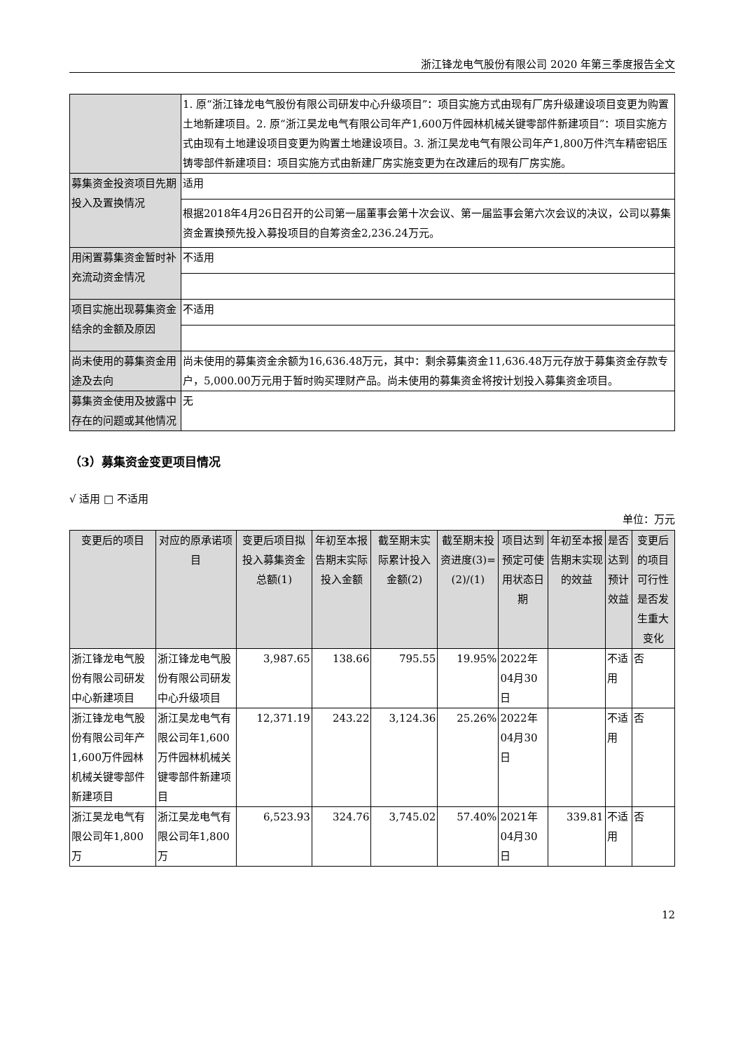浙江锋龙电气股份有限公司 2020 年第三季度报告全文
| | 1. 原“浙江锋龙电气股份有限公司研发中心升级项目”：项目实施方式由现有厂房升级建设项目变更为购置土地新建项目。2. 原“浙江昊龙电气有限公司年产1,600万件园林机械关键零部件新建项目”：项目实施方式由现有土地建设项目变更为购置土地建设项目。3. 浙江昊龙电气有限公司年产1,800万件汽车精密铝压铸零部件新建项目：项目实施方式由新建厂房实施变更为在改建后的现有厂房实施。 |
| 募集资金投资项目先期投入及置换情况 | 适用 |
| | 根据2018年4月26日召开的公司第一届董事会第十次会议、第一届监事会第六次会议的决议，公司以募集资金置换预先投入募投项目的自筹资金2,236.24万元。 |
| 用闲置募集资金暂时补充流动资金情况 | 不适用 |
| 项目实施出现募集资金结余的金额及原因 | 不适用 |
| 尚未使用的募集资金用途及去向 | 尚未使用的募集资金余额为16,636.48万元，其中：剩余募集资金11,636.48万元存放于募集资金存款专户，5,000.00万元用于暂时购买理财产品。尚未使用的募集资金将按计划投入募集资金项目。 |
| 募集资金使用及披露中存在的问题或其他情况 | 无 |
（3）募集资金变更项目情况
√ 适用 □ 不适用
单位：万元
| 变更后的项目 | 对应的原承诺项目 | 变更后项目拟投入募集资金总额(1) | 年初至本报告期末实际投入金额 | 截至期末实际累计投入金额(2) | 截至期末投资进度(3)=(2)/(1) | 项目达到预定可使用状态日期 | 年初至本报告期末实现的效益 | 是否达到预计效益 | 变更后的项目可行性是否发生重大变化 |
| --- | --- | --- | --- | --- | --- | --- | --- | --- | --- |
| 浙江锋龙电气股份有限公司研发中心新建项目 | 浙江锋龙电气股份有限公司研发中心升级项目 | 3,987.65 | 138.66 | 795.55 | 19.95% | 2022年04月30日 | | 不适用 | 否 |
| 浙江锋龙电气股份有限公司年产1,600万件园林机械关键零部件新建项目 | 浙江昊龙电气有限公司年1,600万件园林机械关键零部件新建项目 | 12,371.19 | 243.22 | 3,124.36 | 25.26% | 2022年04月30日 | | 不适用 | 否 |
| 浙江昊龙电气有限公司年1,800万 | 浙江昊龙电气有限公司年1,800万 | 6,523.93 | 324.76 | 3,745.02 | 57.40% | 2021年04月30日 | 339.81 | 不适用 | 否 |
12